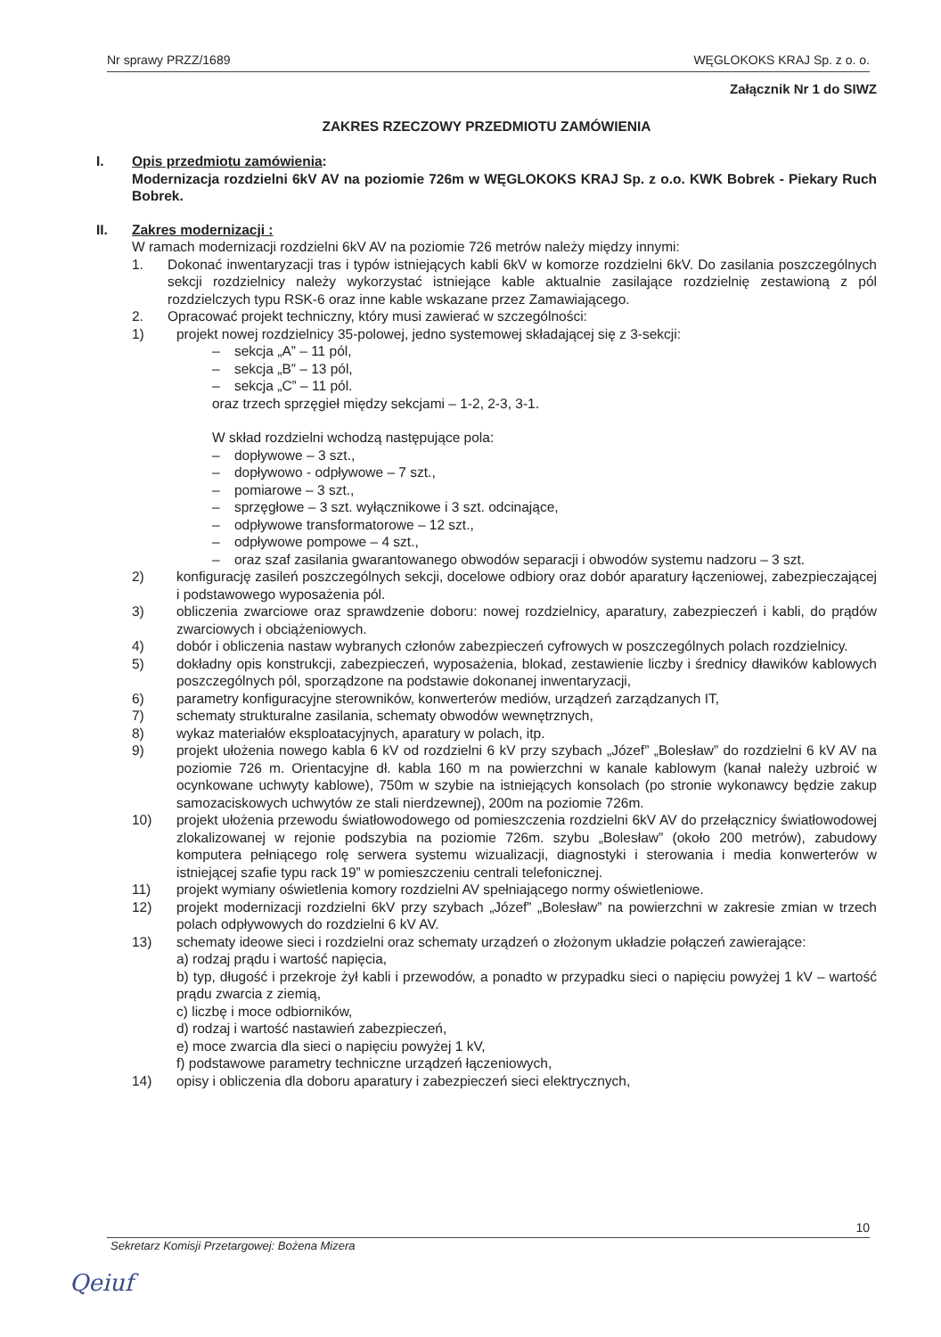Nr sprawy PRZZ/1689 WĘGLOKOKS KRAJ Sp. z o. o.
Załącznik Nr 1 do SIWZ
ZAKRES RZECZOWY PRZEDMIOTU ZAMÓWIENIA
I. Opis przedmiotu zamówienia:
Modernizacja rozdzielni 6kV AV na poziomie 726m w WĘGLOKOKS KRAJ Sp. z o.o. KWK Bobrek - Piekary Ruch Bobrek.
II. Zakres modernizacji :
W ramach modernizacji rozdzielni 6kV AV na poziomie 726 metrów należy między innymi:
1. Dokonać inwentaryzacji tras i typów istniejących kabli 6kV w komorze rozdzielni 6kV. Do zasilania poszczególnych sekcji rozdzielnicy należy wykorzystać istniejące kable aktualnie zasilające rozdzielnię zestawioną z pól rozdzielczych typu RSK-6 oraz inne kable wskazane przez Zamawiającego.
2. Opracować projekt techniczny, który musi zawierać w szczególności:
1) projekt nowej rozdzielnicy 35-polowej, jedno systemowej składającej się z 3-sekcji:
– sekcja „A” – 11 pól,
– sekcja „B” – 13 pól,
– sekcja „C” – 11 pól.
oraz trzech sprzęgieł między sekcjami – 1-2, 2-3, 3-1.
W skład rozdzielni wchodzą następujące pola:
– dopływowe – 3 szt.,
– dopływowo - odpływowe – 7 szt.,
– pomiarowe – 3 szt.,
– sprzęgłowe – 3 szt. wyłącznikowe i 3 szt. odcinające,
– odpływowe transformatorowe – 12 szt.,
– odpływowe pompowe – 4 szt.,
– oraz szaf zasilania gwarantowanego obwodów separacji i obwodów systemu nadzoru – 3 szt.
2) konfigurację zasileń poszczególnych sekcji, docelowe odbiory oraz dobór aparatury łączeniowej, zabezpieczającej i podstawowego wyposażenia pól.
3) obliczenia zwarciowe oraz sprawdzenie doboru: nowej rozdzielnicy, aparatury, zabezpieczeń i kabli, do prądów zwarciowych i obciążeniowych.
4) dobór i obliczenia nastaw wybranych członów zabezpieczeń cyfrowych w poszczególnych polach rozdzielnicy.
5) dokładny opis konstrukcji, zabezpieczeń, wyposażenia, blokad, zestawienie liczby i średnicy dławików kablowych poszczególnych pól, sporządzone na podstawie dokonanej inwentaryzacji,
6) parametry konfiguracyjne sterowników, konwerterów mediów, urządzeń zarządzanych IT,
7) schematy strukturalne zasilania, schematy obwodów wewnętrznych,
8) wykaz materiałów eksploatacyjnych, aparatury w polach, itp.
9) projekt ułożenia nowego kabla 6 kV od rozdzielni 6 kV przy szybach „Józef” „Bolesław” do rozdzielni 6 kV AV na poziomie 726 m. Orientacyjne dł. kabla 160 m na powierzchni w kanale kablowym (kanał należy uzbroić w ocynkowane uchwyty kablowe), 750m w szybie na istniejących konsolach (po stronie wykonawcy będzie zakup samozaciskowych uchwytów ze stali nierdzewnej), 200m na poziomie 726m.
10) projekt ułożenia przewodu światłowodowego od pomieszczenia rozdzielni 6kV AV do przełącznicy światłowodowej zlokalizowanej w rejonie podszybia na poziomie 726m. szybu „Bolesław” (około 200 metrów), zabudowy komputera pełniącego rolę serwera systemu wizualizacji, diagnostyki i sterowania i media konwerterów w istniejącej szafie typu rack 19” w pomieszczeniu centrali telefonicznej.
11) projekt wymiany oświetlenia komory rozdzielni AV spełniającego normy oświetleniowe.
12) projekt modernizacji rozdzielni 6kV przy szybach „Józef” „Bolesław” na powierzchni w zakresie zmian w trzech polach odpływowych do rozdzielni 6 kV AV.
13) schematy ideowe sieci i rozdzielni oraz schematy urządzeń o złożonym układzie połączeń zawierające:
a) rodzaj prądu i wartość napięcia,
b) typ, długość i przekroje żył kabli i przewodów, a ponadto w przypadku sieci o napięciu powyżej 1 kV – wartość prądu zwarcia z ziemią,
c) liczbę i moce odbiorników,
d) rodzaj i wartość nastawień zabezpieczeń,
e) moce zwarcia dla sieci o napięciu powyżej 1 kV,
f) podstawowe parametry techniczne urządzeń łączeniowych,
14) opisy i obliczenia dla doboru aparatury i zabezpieczeń sieci elektrycznych,
10
Sekretarz Komisji Przetargowej: Bożena Mizera
Qeiuf